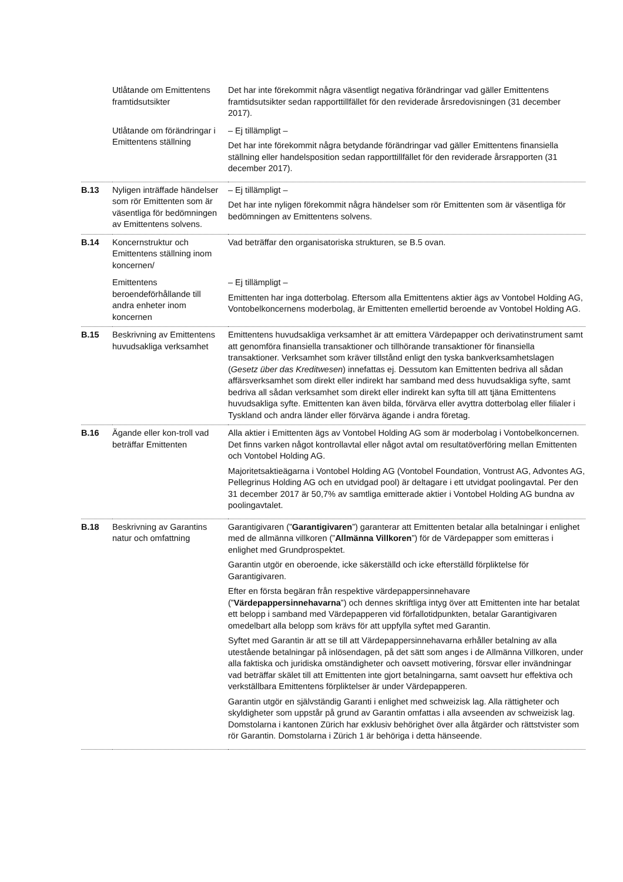| | Utlåtande om Emittentens framtidsutsikter | Det har inte förekommit några väsentligt negativa förändringar vad gäller Emittentens framtidsutsikter sedan rapporttillfället för den reviderade årsredovisningen (31 december 2017). |
| | Utlåtande om förändringar i Emittentens ställning | – Ej tillämpligt – Det har inte förekommit några betydande förändringar vad gäller Emittentens finansiella ställning eller handelsposition sedan rapporttillfället för den reviderade årsrapporten (31 december 2017). |
| B.13 | Nyligen inträffade händelser som rör Emittenten som är väsentliga för bedömningen av Emittentens solvens. | – Ej tillämpligt – Det har inte nyligen förekommit några händelser som rör Emittenten som är väsentliga för bedömningen av Emittentens solvens. |
| B.14 | Koncernstruktur och Emittentens ställning inom koncernen/ | Vad beträffar den organisatoriska strukturen, se B.5 ovan. |
| | Emittentens beroendeförhållande till andra enheter inom koncernen | – Ej tillämpligt – Emittenten har inga dotterbolag. Eftersom alla Emittentens aktier ägs av Vontobel Holding AG, Vontobelkoncernens moderbolag, är Emittenten emellertid beroende av Vontobel Holding AG. |
| B.15 | Beskrivning av Emittentens huvudsakliga verksamhet | Emittentens huvudsakliga verksamhet är att emittera Värdepapper och derivatinstrument samt att genomföra finansiella transaktioner och tillhörande transaktioner för finansiella transaktioner. Verksamhet som kräver tillstånd enligt den tyska bankverksamhetslagen ( Gesetz über das Kreditwesen ) innefattas ej. Dessutom kan Emittenten bedriva all sådan affärsverksamhet som direkt eller indirekt har samband med dess huvudsakliga syfte, samt bedriva all sådan verksamhet som direkt eller indirekt kan syfta till att tjäna Emittentens huvudsakliga syfte. Emittenten kan även bilda, förvärva eller avyttra dotterbolag eller filialer i Tyskland och andra länder eller förvärva ägande i andra företag. |
| B.16 | Ägande eller kon-troll vad beträffar Emittenten | Alla aktier i Emittenten ägs av Vontobel Holding AG som är moderbolag i Vontobelkoncernen. Det finns varken något kontrollavtal eller något avtal om resultatöverföring mellan Emittenten och Vontobel Holding AG. Majoritetsaktieägarna i Vontobel Holding AG (Vontobel Foundation, Vontrust AG, Advontes AG, Pellegrinus Holding AG och en utvidgad pool) är deltagare i ett utvidgat poolingavtal. Per den 31 december 2017 är 50,7% av samtliga emitterade aktier i Vontobel Holding AG bundna av poolingavtalet. |
| B.18 | Beskrivning av Garantins natur och omfattning | Garantigivaren (” Garantigivaren ”) garanterar att Emittenten betalar alla betalningar i enlighet med de allmänna villkoren (” Allmänna Villkoren ”) för de Värdepapper som emitteras i enlighet med Grundprospektet. Garantin utgör en oberoende, icke säkerställd och icke efterställd förpliktelse för Garantigivaren. Efter en första begäran från respektive värdepappersinnehavare (” Värdepappersinnehavarna ”) och dennes skriftliga intyg över att Emittenten inte har betalat ett belopp i samband med Värdepapperen vid förfallotidpunkten, betalar Garantigivaren omedelbart alla belopp som krävs för att uppfylla syftet med Garantin. Syftet med Garantin är att se till att Värdepappersinnehavarna erhåller betalning av alla utestående betalningar på inlösendagen, på det sätt som anges i de Allmänna Villkoren, under alla faktiska och juridiska omständigheter och oavsett motivering, försvar eller invändningar vad beträffar skälet till att Emittenten inte gjort betalningarna, samt oavsett hur effektiva och verkställbara Emittentens förpliktelser är under Värdepapperen. Garantin utgör en självständig Garanti i enlighet med schweizisk lag. Alla rättigheter och skyldigheter som uppstår på grund av Garantin omfattas i alla avseenden av schweizisk lag. Domstolarna i kantonen Zürich har exklusiv behörighet över alla åtgärder och rättstvister som rör Garantin. Domstolarna i Zürich 1 är behöriga i detta hänseende. |